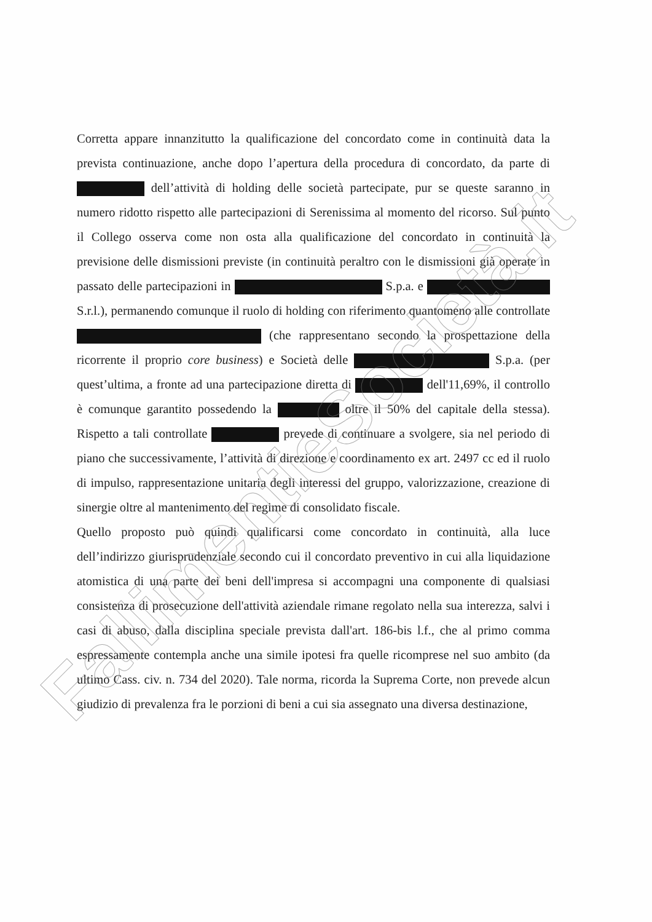Corretta appare innanzitutto la qualificazione del concordato come in continuità data la prevista continuazione, anche dopo l’apertura della procedura di concordato, da parte di dell’attività di holding delle società partecipate, pur se queste saranno in numero ridotto rispetto alle partecipazioni di Serenissima al momento del ricorso. Sul punto il Collego osserva come non osta alla qualificazione del concordato in continuità la previsione delle dismissioni previste (in continuità peraltro con le dismissioni già operate in passato delle partecipazioni in S.p.a. e S.r.l.), permanendo comunque il ruolo di holding con riferimento quantomeno alle controllate (che rappresentano secondo la prospettazione della ricorrente il proprio core business) e Società delle S.p.a. (per quest’ultima, a fronte ad una partecipazione diretta di dell'11,69%, il controllo è comunque garantito possedendo la oltre il 50% del capitale della stessa). Rispetto a tali controllate prevede di continuare a svolgere, sia nel periodo di piano che successivamente, l’attività di direzione e coordinamento ex art. 2497 cc ed il ruolo di impulso, rappresentazione unitaria degli interessi del gruppo, valorizzazione, creazione di sinergie oltre al mantenimento del regime di consolidato fiscale.
Quello proposto può quindi qualificarsi come concordato in continuità, alla luce dell’indirizzo giurisprudenziale secondo cui il concordato preventivo in cui alla liquidazione atomistica di una parte dei beni dell'impresa si accompagni una componente di qualsiasi consistenza di prosecuzione dell'attività aziendale rimane regolato nella sua interezza, salvi i casi di abuso, dalla disciplina speciale prevista dall'art. 186-bis l.f., che al primo comma espressamente contempla anche una simile ipotesi fra quelle ricomprese nel suo ambito (da ultimo Cass. civ. n. 734 del 2020). Tale norma, ricorda la Suprema Corte, non prevede alcun giudizio di prevalenza fra le porzioni di beni a cui sia assegnato una diversa destinazione,
FallimentieSocietà.it